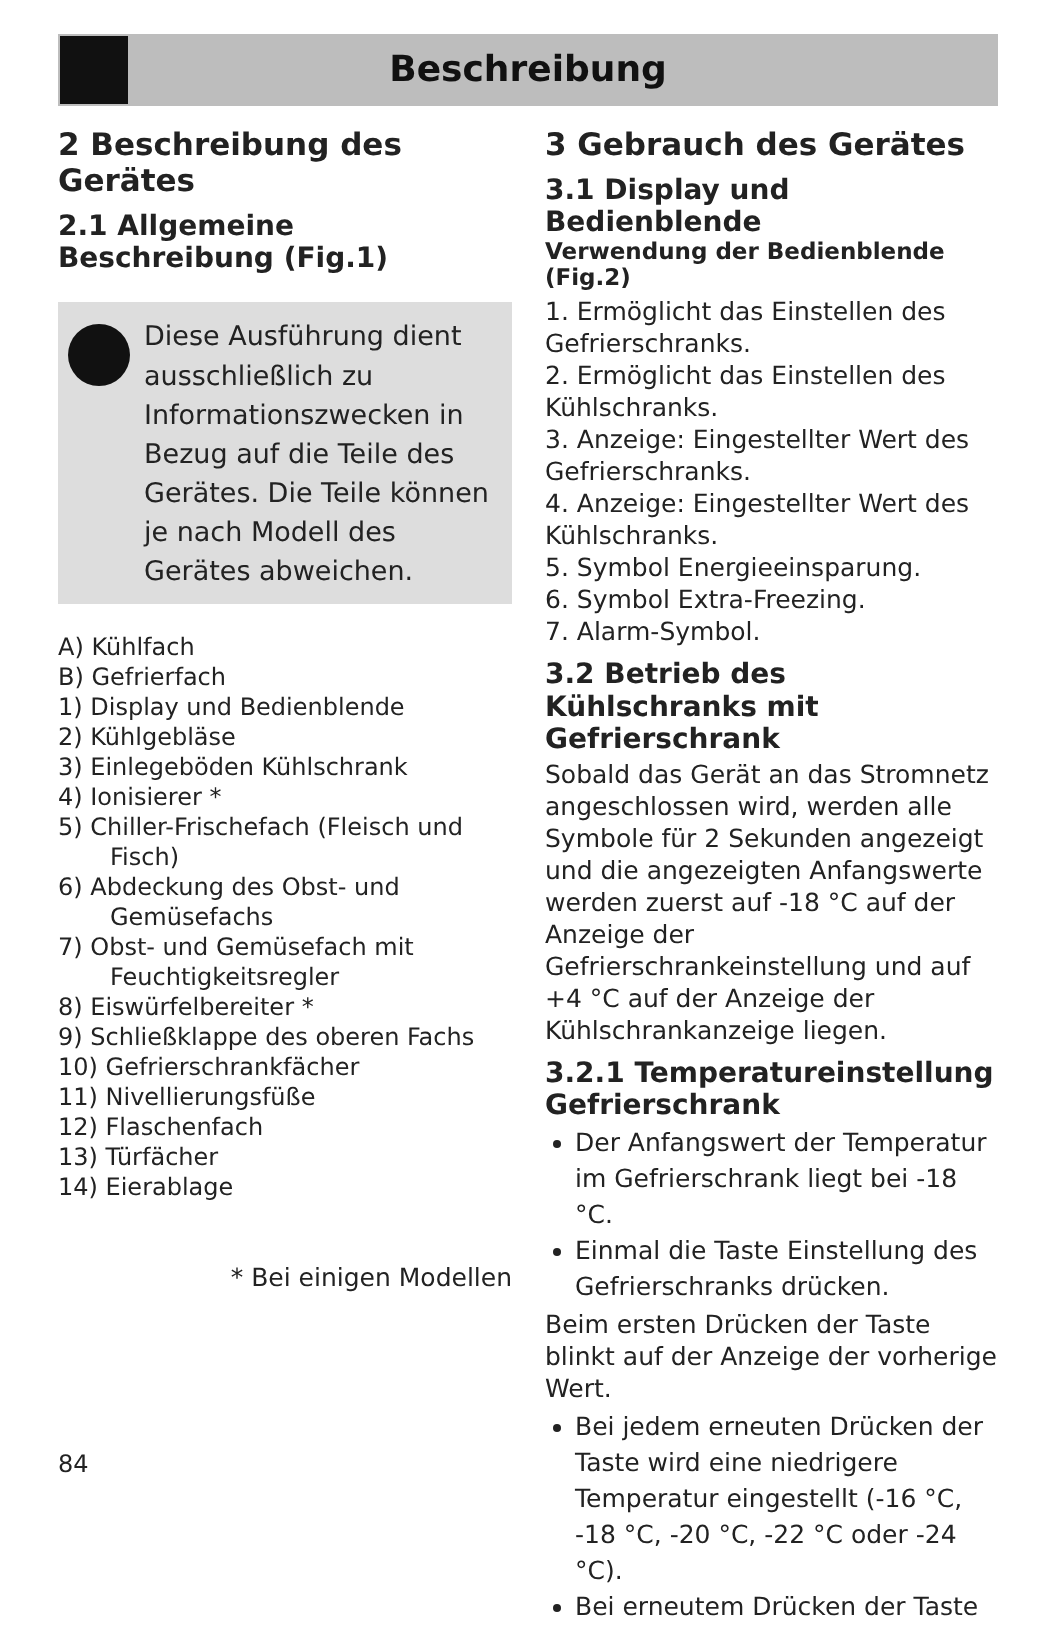Beschreibung
2 Beschreibung des Gerätes
2.1 Allgemeine Beschreibung (Fig.1)
Diese Ausführung dient ausschließlich zu Informationszwecken in Bezug auf die Teile des Gerätes. Die Teile können je nach Modell des Gerätes abweichen.
A) Kühlfach
B) Gefrierfach
1) Display und Bedienblende
2) Kühlgebläse
3) Einlegeböden Kühlschrank
4) Ionisierer *
5) Chiller-Frischefach (Fleisch und Fisch)
6) Abdeckung des Obst- und Gemüsefachs
7) Obst- und Gemüsefach mit Feuchtigkeitsregler
8) Eiswürfelbereiter *
9) Schließklappe des oberen Fachs
10) Gefrierschrankfächer
11) Nivellierungsfüße
12) Flaschenfach
13) Türfächer
14) Eierablage
* Bei einigen Modellen
3 Gebrauch des Gerätes
3.1 Display und Bedienblende
Verwendung der Bedienblende (Fig.2)
1. Ermöglicht das Einstellen des Gefrierschranks.
2. Ermöglicht das Einstellen des Kühlschranks.
3. Anzeige: Eingestellter Wert des Gefrierschranks.
4. Anzeige: Eingestellter Wert des Kühlschranks.
5. Symbol Energieeinsparung.
6. Symbol Extra-Freezing.
7. Alarm-Symbol.
3.2 Betrieb des Kühlschranks mit Gefrierschrank
Sobald das Gerät an das Stromnetz angeschlossen wird, werden alle Symbole für 2 Sekunden angezeigt und die angezeigten Anfangswerte werden zuerst auf -18 °C auf der Anzeige der Gefrierschrankeinstellung und auf +4 °C auf der Anzeige der Kühlschrankanzeige liegen.
3.2.1 Temperatureinstellung Gefrierschrank
Der Anfangswert der Temperatur im Gefrierschrank liegt bei -18 °C.
Einmal die Taste Einstellung des Gefrierschranks drücken.
Beim ersten Drücken der Taste blinkt auf der Anzeige der vorherige Wert.
Bei jedem erneuten Drücken der Taste wird eine niedrigere Temperatur eingestellt (-16 °C, -18 °C, -20 °C, -22 °C oder -24 °C).
Bei erneutem Drücken der Taste
84